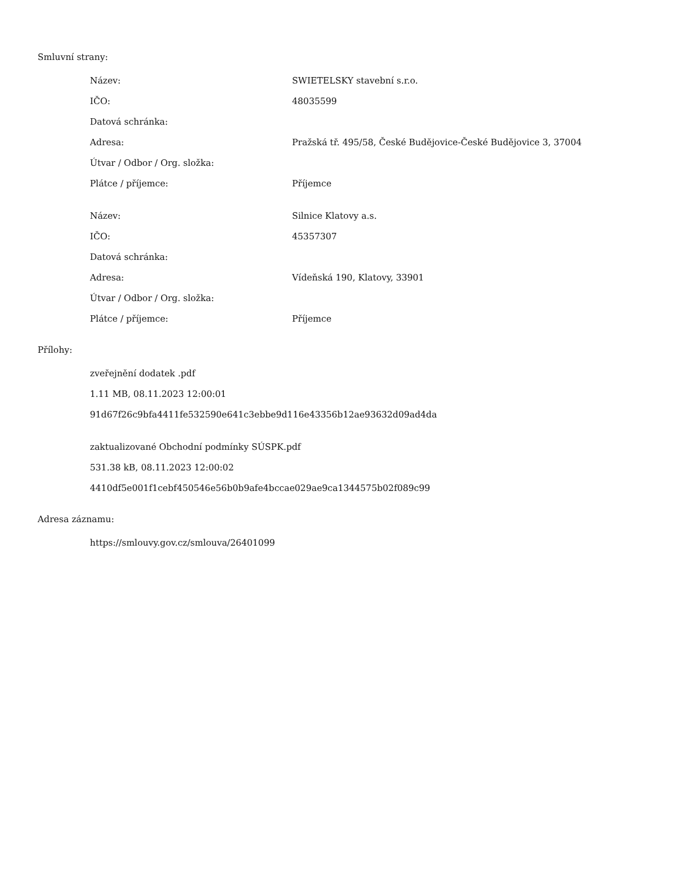Smluvní strany:
| Název: | SWIETELSKY stavební s.r.o. |
| IČO: | 48035599 |
| Datová schránka: | |
| Adresa: | Pražská tř. 495/58, České Budějovice-České Budějovice 3, 37004 |
| Útvar / Odbor / Org. složka: | |
| Plátce / příjemce: | Příjemce |
| Název: | Silnice Klatovy a.s. |
| IČO: | 45357307 |
| Datová schránka: | |
| Adresa: | Vídeňská 190, Klatovy, 33901 |
| Útvar / Odbor / Org. složka: | |
| Plátce / příjemce: | Příjemce |
Přílohy:
zveřejnění dodatek .pdf
1.11 MB, 08.11.2023 12:00:01
91d67f26c9bfa4411fe532590e641c3ebbe9d116e43356b12ae93632d09ad4da
zaktualizované Obchodní podmínky SÚSPK.pdf
531.38 kB, 08.11.2023 12:00:02
4410df5e001f1cebf450546e56b0b9afe4bccae029ae9ca1344575b02f089c99
Adresa záznamu:
https://smlouvy.gov.cz/smlouva/26401099